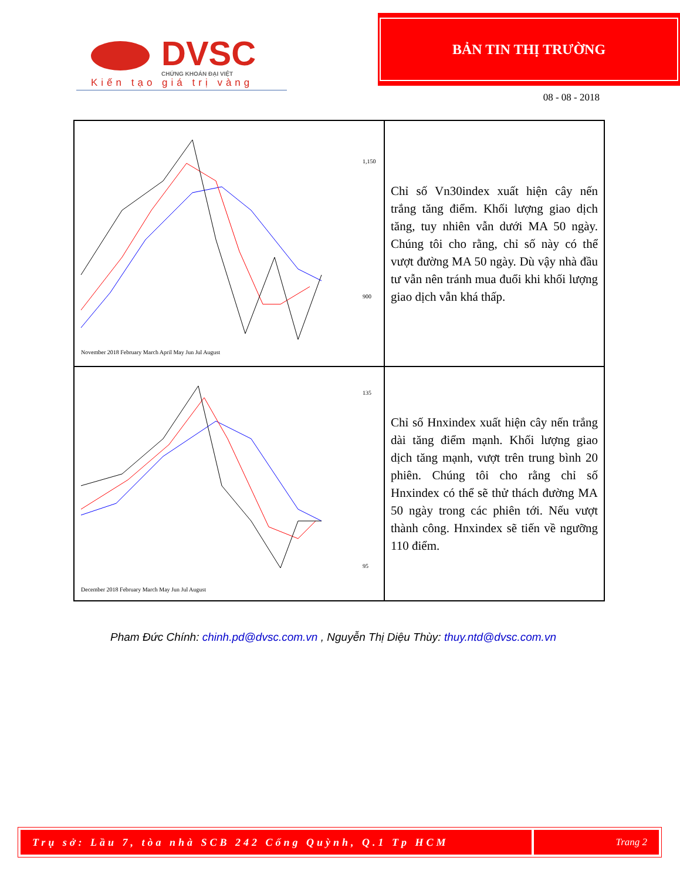DVSC
CHỨNG KHOÁN ĐẠI VIỆT
Kiến tạo giá trị vàng
BẢN TIN THỊ TRƯỜNG
08 - 08 - 2018
| 1,150 900 November 2018 February March April May Jun Jul August | Chỉ số Vn30index xuất hiện cây nến trắng tăng điểm. Khối lượng giao dịch tăng, tuy nhiên vẫn dưới MA 50 ngày. Chúng tôi cho rằng, chỉ số này có thể vượt đường MA 50 ngày. Dù vậy nhà đầu tư vẫn nên tránh mua đuổi khi khối lượng giao dịch vẫn khá thấp. |
| 135 95 December 2018 February March May Jun Jul August | Chỉ số Hnxindex xuất hiện cây nến trắng dài tăng điểm mạnh. Khối lượng giao dịch tăng mạnh, vượt trên trung bình 20 phiên. Chúng tôi cho rằng chỉ số Hnxindex có thể sẽ thử thách đường MA 50 ngày trong các phiên tới. Nếu vượt thành công. Hnxindex sẽ tiến về ngưỡng 110 điểm. |
Pham Đức Chính: chinh.pd@dvsc.com.vn , Nguyễn Thị Diệu Thùy: thuy.ntd@dvsc.com.vn
Trụ sở: Lầu 7, tòa nhà SCB 242 Cống Quỳnh, Q.1 Tp HCM Trang 2